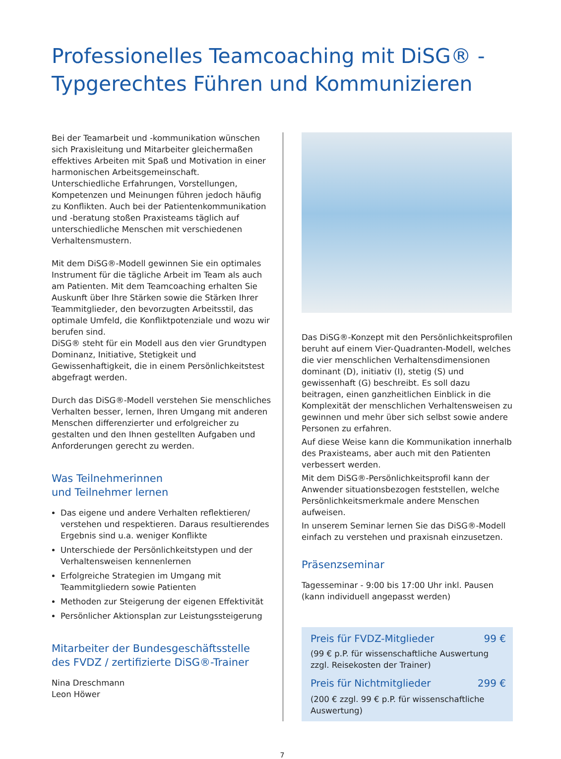Professionelles Teamcoaching mit DiSG® -
Typgerechtes Führen und Kommunizieren
Bei der Teamarbeit und -kommunikation wünschen sich Praxisleitung und Mitarbeiter gleichermaßen effektives Arbeiten mit Spaß und Motivation in einer harmonischen Arbeitsgemeinschaft.
Unterschiedliche Erfahrungen, Vorstellungen, Kompetenzen und Meinungen führen jedoch häufig zu Konflikten. Auch bei der Patientenkommunikation und -beratung stoßen Praxisteams täglich auf unterschiedliche Menschen mit verschiedenen Verhaltensmustern.
Mit dem DiSG®-Modell gewinnen Sie ein optimales Instrument für die tägliche Arbeit im Team als auch am Patienten. Mit dem Teamcoaching erhalten Sie Auskunft über Ihre Stärken sowie die Stärken Ihrer Teammitglieder, den bevorzugten Arbeitsstil, das optimale Umfeld, die Konfliktpotenziale und wozu wir berufen sind.
DiSG® steht für ein Modell aus den vier Grundtypen Dominanz, Initiative, Stetigkeit und Gewissenhaftigkeit, die in einem Persönlichkeitstest abgefragt werden.
Durch das DiSG®-Modell verstehen Sie menschliches Verhalten besser, lernen, Ihren Umgang mit anderen Menschen differenzierter und erfolgreicher zu gestalten und den Ihnen gestellten Aufgaben und Anforderungen gerecht zu werden.
Was Teilnehmerinnen
und Teilnehmer lernen
Das eigene und andere Verhalten reflektieren/ verstehen und respektieren. Daraus resultierendes Ergebnis sind u.a. weniger Konflikte
Unterschiede der Persönlichkeitstypen und der Verhaltensweisen kennenlernen
Erfolgreiche Strategien im Umgang mit Teammitgliedern sowie Patienten
Methoden zur Steigerung der eigenen Effektivität
Persönlicher Aktionsplan zur Leistungssteigerung
Mitarbeiter der Bundesgeschäftsstelle
des FVDZ / zertifizierte DiSG®-Trainer
Nina Dreschmann
Leon Höwer
Das DiSG®-Konzept mit den Persönlichkeitsprofilen beruht auf einem Vier-Quadranten-Modell, welches die vier menschlichen Verhaltensdimensionen dominant (D), initiativ (I), stetig (S) und gewissenhaft (G) beschreibt. Es soll dazu beitragen, einen ganzheitlichen Einblick in die Komplexität der menschlichen Verhaltensweisen zu gewinnen und mehr über sich selbst sowie andere Personen zu erfahren.
Auf diese Weise kann die Kommunikation innerhalb des Praxisteams, aber auch mit den Patienten verbessert werden.
Mit dem DiSG®-Persönlichkeitsprofil kann der Anwender situationsbezogen feststellen, welche Persönlichkeitsmerkmale andere Menschen aufweisen.
In unserem Seminar lernen Sie das DiSG®-Modell einfach zu verstehen und praxisnah einzusetzen.
Präsenzseminar
Tagesseminar - 9:00 bis 17:00 Uhr inkl. Pausen
(kann individuell angepasst werden)
Preis für FVDZ-Mitglieder 99 €
(99 € p.P. für wissenschaftliche Auswertung zzgl. Reisekosten der Trainer)
Preis für Nichtmitglieder 299 €
(200 € zzgl. 99 € p.P. für wissenschaftliche Auswertung)
7